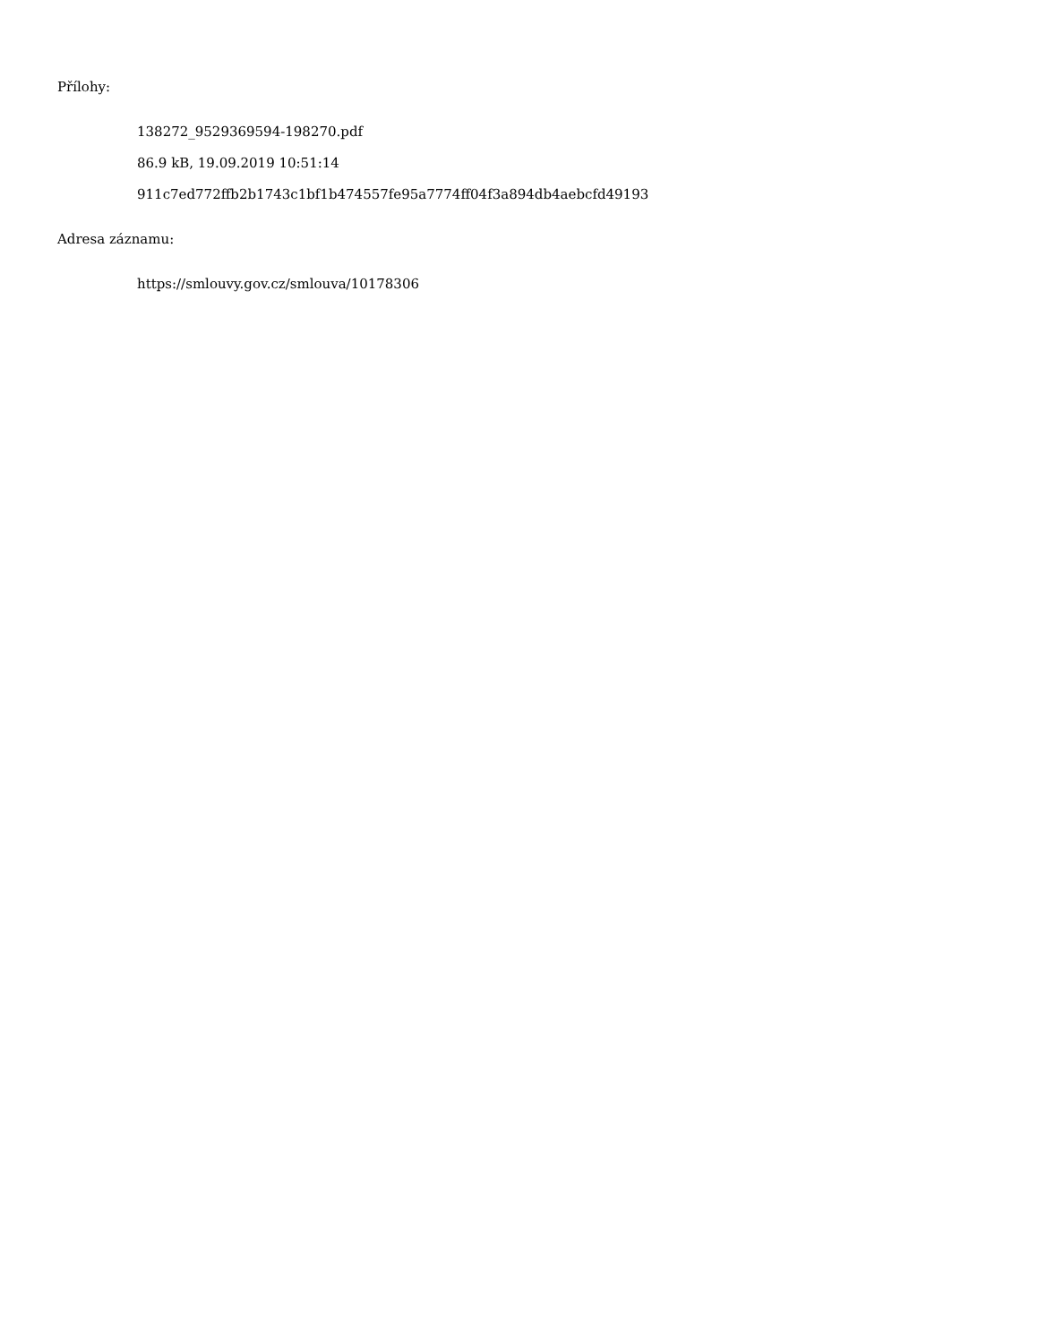Přílohy:
138272_9529369594-198270.pdf
86.9 kB, 19.09.2019 10:51:14
911c7ed772ffb2b1743c1bf1b474557fe95a7774ff04f3a894db4aebcfd49193
Adresa záznamu:
https://smlouvy.gov.cz/smlouva/10178306